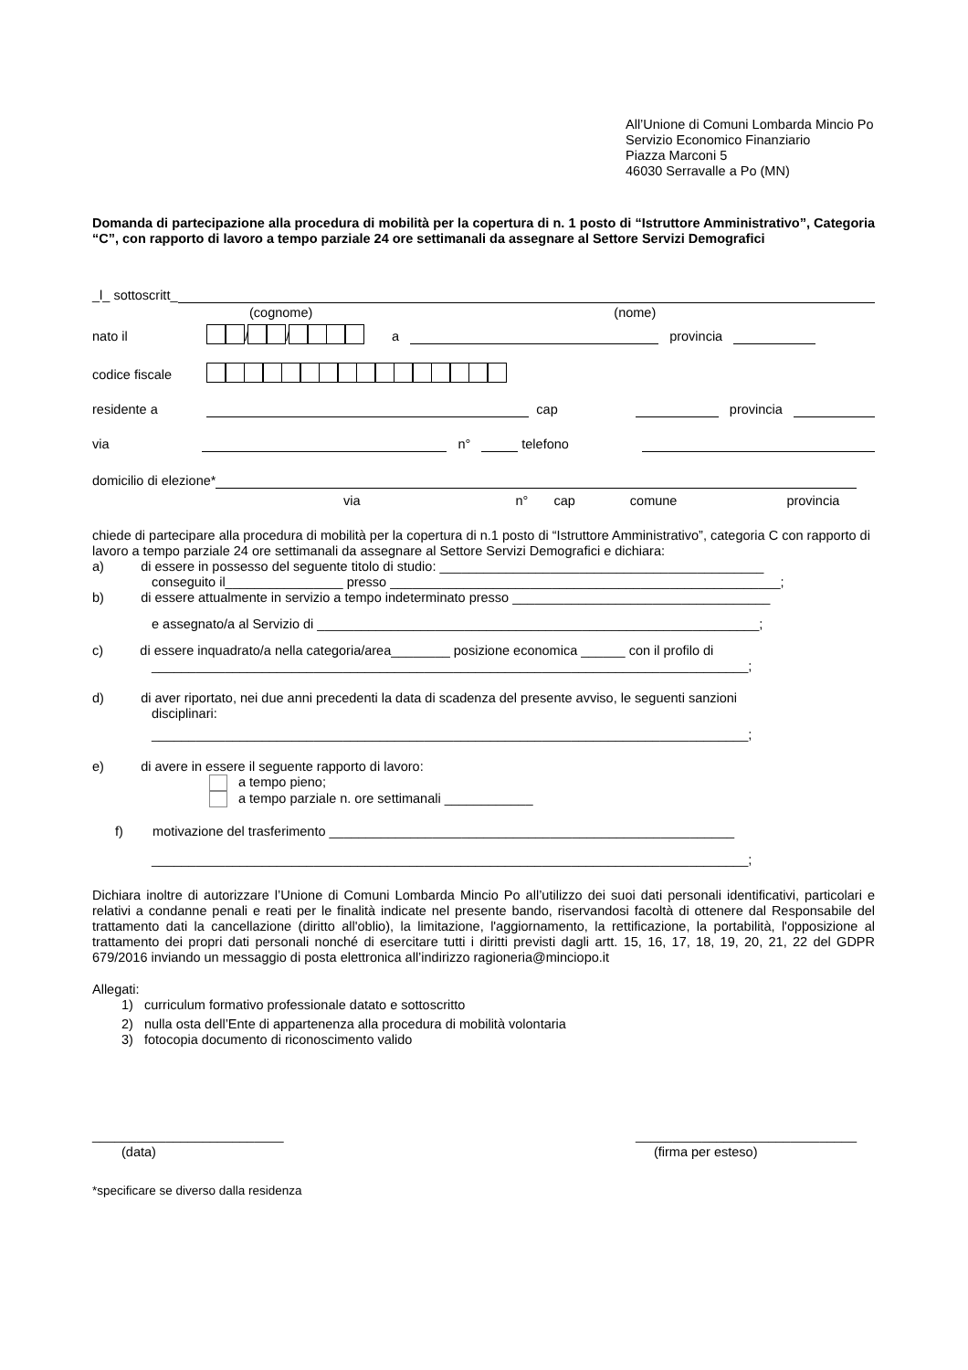All’Unione di Comuni Lombarda Mincio Po
Servizio Economico Finanziario
Piazza Marconi 5
46030 Serravalle a Po (MN)
Domanda di partecipazione alla procedura di mobilità per la copertura di n. 1 posto di “Istruttore Amministrativo”, Categoria “C”, con rapporto di lavoro a tempo parziale 24 ore settimanali da assegnare al Settore Servizi Demografici
_l_ sottoscritt_
(cognome) (nome)
nato il / / a provincia
codice fiscale
residente a cap provincia
via n° telefono
domicilio di elezione*
via n° cap comune provincia
chiede di partecipare alla procedura di mobilità per la copertura di n.1 posto di “Istruttore Amministrativo”, categoria C con rapporto di lavoro a tempo parziale 24 ore settimanali da assegnare al Settore Servizi Demografici e dichiara:
a) di essere in possesso del seguente titolo di studio: ____________________________________________
conseguito il________________ presso _____________________________________________________;
b) di essere attualmente in servizio a tempo indeterminato presso ___________________________________
e assegnato/a al Servizio di ____________________________________________________________;
c) di essere inquadrato/a nella categoria/area________ posizione economica ______ con il profilo di
_________________________________________________________________________________;
d) di aver riportato, nei due anni precedenti la data di scadenza del presente avviso, le seguenti sanzioni
disciplinari:
_________________________________________________________________________________;
e) di avere in essere il seguente rapporto di lavoro:
a tempo pieno;
a tempo parziale n. ore settimanali ____________
f) motivazione del trasferimento _______________________________________________________
_________________________________________________________________________________;
Dichiara inoltre di autorizzare l’Unione di Comuni Lombarda Mincio Po all’utilizzo dei suoi dati personali identificativi, particolari e relativi a condanne penali e reati per le finalità indicate nel presente bando, riservandosi facoltà di ottenere dal Responsabile del trattamento dati la cancellazione (diritto all'oblio), la limitazione, l'aggiornamento, la rettificazione, la portabilità, l'opposizione al trattamento dei propri dati personali nonché di esercitare tutti i diritti previsti dagli artt. 15, 16, 17, 18, 19, 20, 21, 22 del GDPR 679/2016 inviando un messaggio di posta elettronica all’indirizzo ragioneria@minciopo.it
Allegati:
1) curriculum formativo professionale datato e sottoscritto
2) nulla osta dell’Ente di appartenenza alla procedura di mobilità volontaria
3) fotocopia documento di riconoscimento valido
__________________________ ______________________________
(data) (firma per esteso)
*specificare se diverso dalla residenza